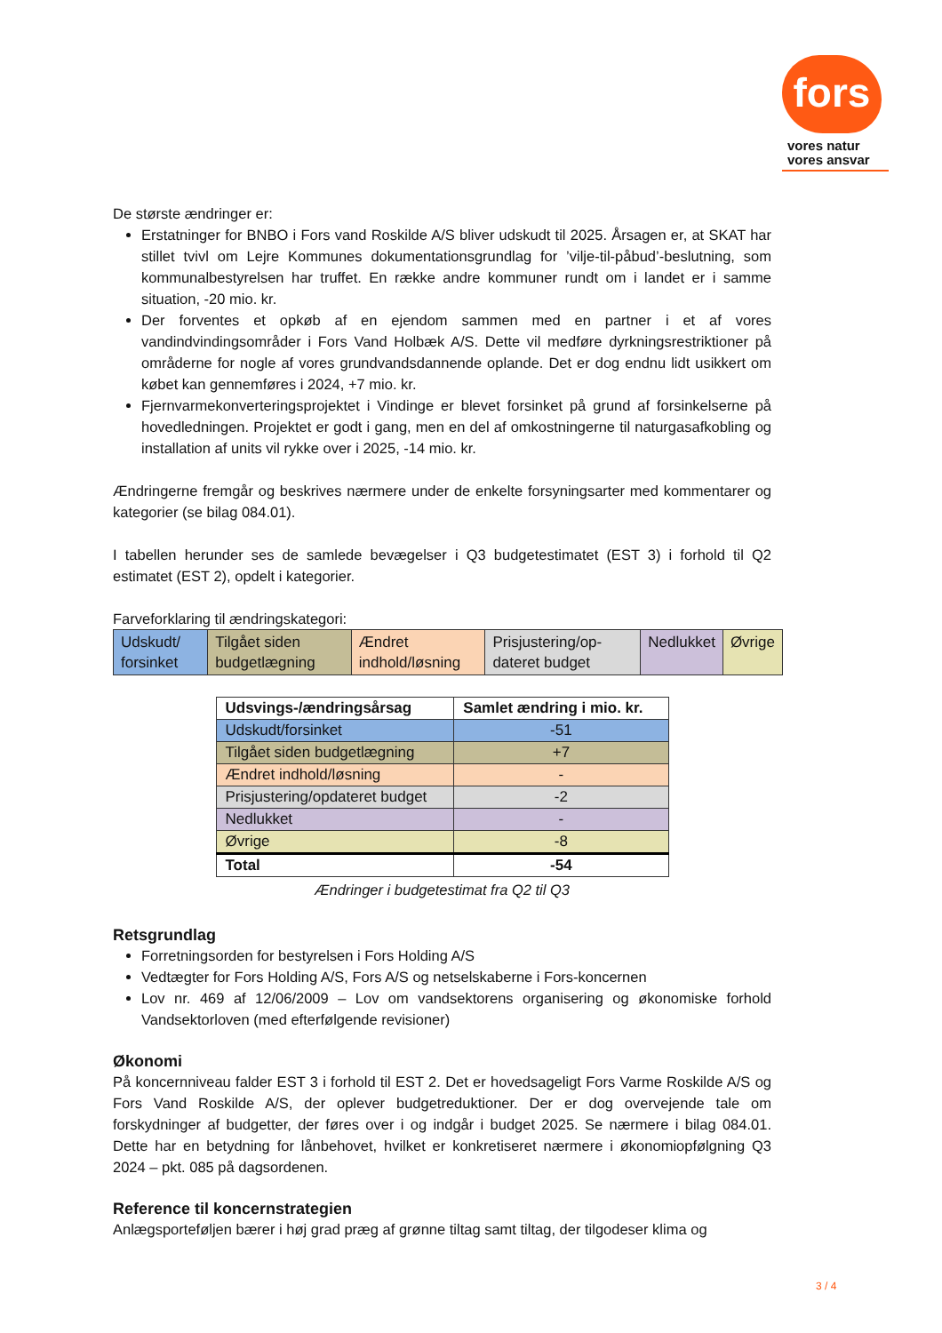fors
vores natur
vores ansvar
De største ændringer er:
Erstatninger for BNBO i Fors vand Roskilde A/S bliver udskudt til 2025. Årsagen er, at SKAT har stillet tvivl om Lejre Kommunes dokumentationsgrundlag for ’vilje-til-påbud’-beslutning, som kommunalbestyrelsen har truffet. En række andre kommuner rundt om i landet er i samme situation, -20 mio. kr.
Der forventes et opkøb af en ejendom sammen med en partner i et af vores vandindvindingsområder i Fors Vand Holbæk A/S. Dette vil medføre dyrkningsrestriktioner på områderne for nogle af vores grundvandsdannende oplande. Det er dog endnu lidt usikkert om købet kan gennemføres i 2024, +7 mio. kr.
Fjernvarmekonverteringsprojektet i Vindinge er blevet forsinket på grund af forsinkelserne på hovedledningen. Projektet er godt i gang, men en del af omkostningerne til naturgasafkobling og installation af units vil rykke over i 2025, -14 mio. kr.
Ændringerne fremgår og beskrives nærmere under de enkelte forsyningsarter med kommentarer og kategorier (se bilag 084.01).
I tabellen herunder ses de samlede bevægelser i Q3 budgetestimatet (EST 3) i forhold til Q2 estimatet (EST 2), opdelt i kategorier.
Farveforklaring til ændringskategori:
| Udskudt/ forsinket | Tilgået siden budgetlægning | Ændret indhold/løsning | Prisjustering/op-dateret budget | Nedlukket | Øvrige |
| Udsvings-/ændringsårsag | Samlet ændring i mio. kr. |
| --- | --- |
| Udskudt/forsinket | -51 |
| Tilgået siden budgetlægning | +7 |
| Ændret indhold/løsning | - |
| Prisjustering/opdateret budget | -2 |
| Nedlukket | - |
| Øvrige | -8 |
| Total | -54 |
Ændringer i budgetestimat fra Q2 til Q3
Retsgrundlag
Forretningsorden for bestyrelsen i Fors Holding A/S
Vedtægter for Fors Holding A/S, Fors A/S og netselskaberne i Fors-koncernen
Lov nr. 469 af 12/06/2009 – Lov om vandsektorens organisering og økonomiske forhold Vandsektorloven (med efterfølgende revisioner)
Økonomi
På koncernniveau falder EST 3 i forhold til EST 2. Det er hovedsageligt Fors Varme Roskilde A/S og Fors Vand Roskilde A/S, der oplever budgetreduktioner. Der er dog overvejende tale om forskydninger af budgetter, der føres over i og indgår i budget 2025. Se nærmere i bilag 084.01. Dette har en betydning for lånbehovet, hvilket er konkretiseret nærmere i økonomiopfølgning Q3 2024 – pkt. 085 på dagsordenen.
Reference til koncernstrategien
Anlægsporteføljen bærer i høj grad præg af grønne tiltag samt tiltag, der tilgodeser klima og
3 / 4